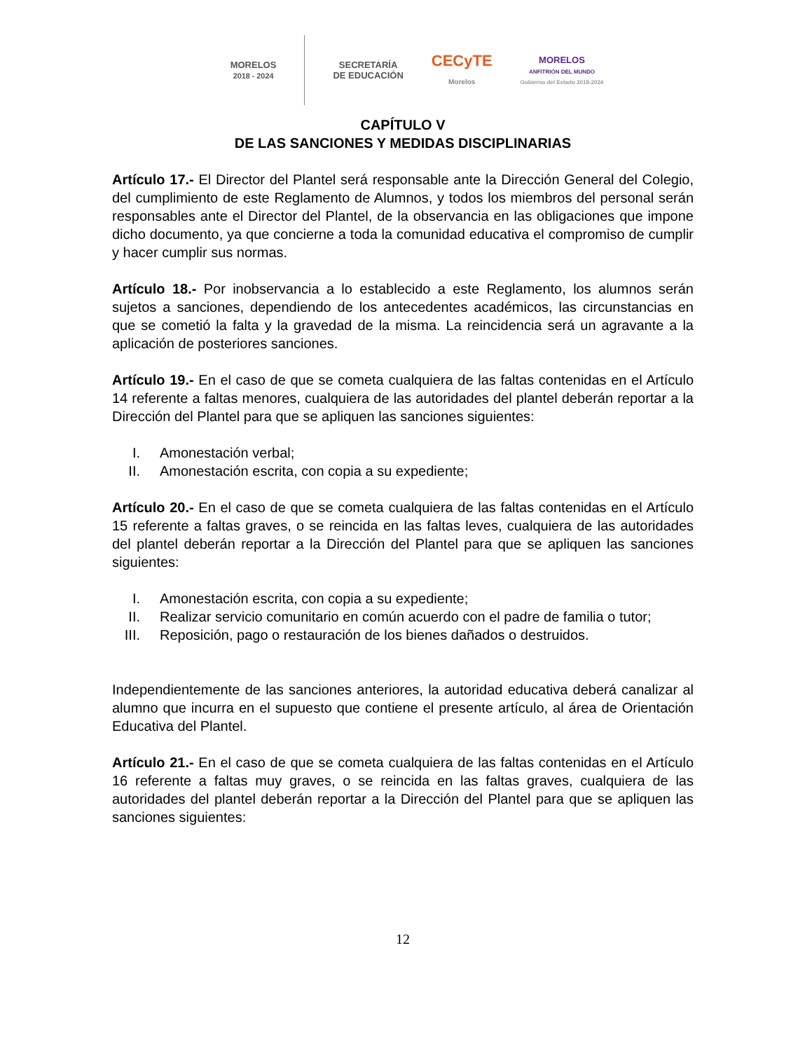MORELOS
2018 - 2024
SECRETARÍA
DE EDUCACIÓN
CECyTE
Morelos
MORELOS
ANFITRIÓN DEL MUNDO
Gobierno del Estado 2018-2024
CAPÍTULO V
DE LAS SANCIONES Y MEDIDAS DISCIPLINARIAS
Artículo 17.- El Director del Plantel será responsable ante la Dirección General del Colegio, del cumplimiento de este Reglamento de Alumnos, y todos los miembros del personal serán responsables ante el Director del Plantel, de la observancia en las obligaciones que impone dicho documento, ya que concierne a toda la comunidad educativa el compromiso de cumplir y hacer cumplir sus normas.
Artículo 18.- Por inobservancia a lo establecido a este Reglamento, los alumnos serán sujetos a sanciones, dependiendo de los antecedentes académicos, las circunstancias en que se cometió la falta y la gravedad de la misma. La reincidencia será un agravante a la aplicación de posteriores sanciones.
Artículo 19.- En el caso de que se cometa cualquiera de las faltas contenidas en el Artículo 14 referente a faltas menores, cualquiera de las autoridades del plantel deberán reportar a la Dirección del Plantel para que se apliquen las sanciones siguientes:
I. Amonestación verbal;
II. Amonestación escrita, con copia a su expediente;
Artículo 20.- En el caso de que se cometa cualquiera de las faltas contenidas en el Artículo 15 referente a faltas graves, o se reincida en las faltas leves, cualquiera de las autoridades del plantel deberán reportar a la Dirección del Plantel para que se apliquen las sanciones siguientes:
I. Amonestación escrita, con copia a su expediente;
II. Realizar servicio comunitario en común acuerdo con el padre de familia o tutor;
III. Reposición, pago o restauración de los bienes dañados o destruidos.
Independientemente de las sanciones anteriores, la autoridad educativa deberá canalizar al alumno que incurra en el supuesto que contiene el presente artículo, al área de Orientación Educativa del Plantel.
Artículo 21.- En el caso de que se cometa cualquiera de las faltas contenidas en el Artículo 16 referente a faltas muy graves, o se reincida en las faltas graves, cualquiera de las autoridades del plantel deberán reportar a la Dirección del Plantel para que se apliquen las sanciones siguientes:
12